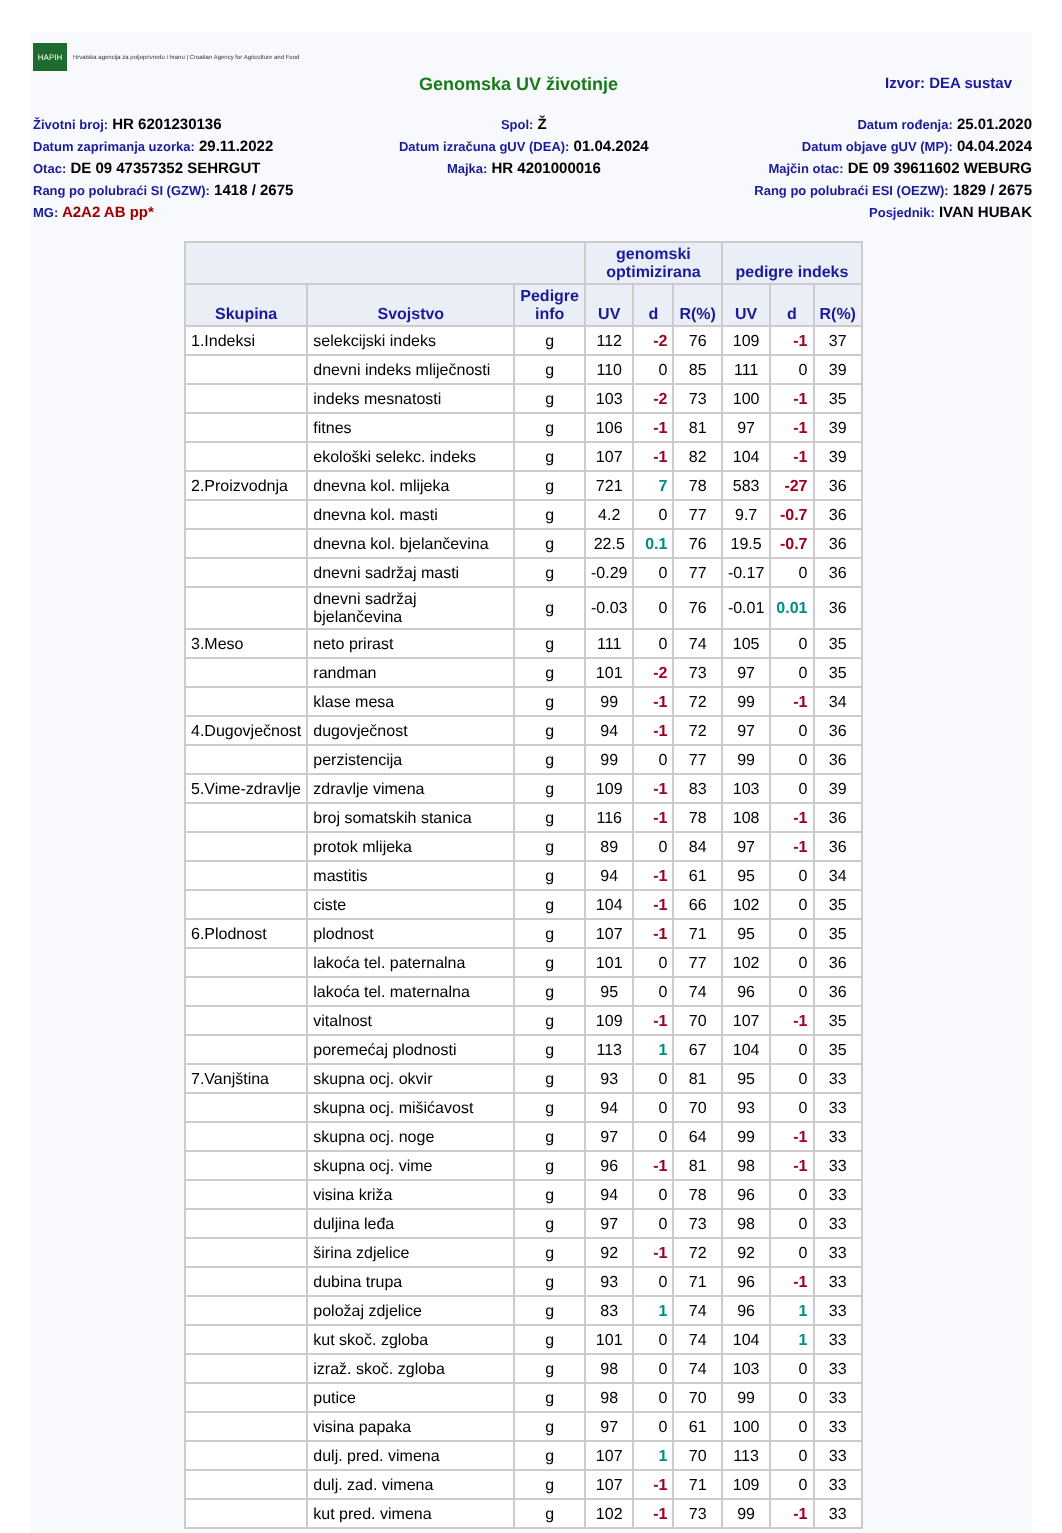HAPIH
Hrvatska agencija za poljoprivredu i hranu | Croatian Agency for Agriculture and Food
Genomska UV životinje Izvor: DEA sustav
Životni broj: HR 6201230136
Datum zaprimanja uzorka: 29.11.2022
Otac: DE 09 47357352 SEHRGUT
Rang po polubraći SI (GZW): 1418 / 2675
MG: A2A2 AB pp*
Spol: Ž
Datum izračuna gUV (DEA): 01.04.2024
Majka: HR 4201000016
Datum rođenja: 25.01.2020
Datum objave gUV (MP): 04.04.2024
Majčin otac: DE 09 39611602 WEBURG
Rang po polubraći ESI (OEZW): 1829 / 2675
Posjednik: IVAN HUBAK
| | | | genomski optimizirana | | | pedigre indeks | | |
| --- | --- | --- | --- | --- | --- | --- | --- | --- |
| Skupina | Svojstvo | Pedigre info | UV | d | R(%) | UV | d | R(%) |
| 1.Indeksi | selekcijski indeks | g | 112 | -2 | 76 | 109 | -1 | 37 |
| | dnevni indeks mliječnosti | g | 110 | 0 | 85 | 111 | 0 | 39 |
| | indeks mesnatosti | g | 103 | -2 | 73 | 100 | -1 | 35 |
| | fitnes | g | 106 | -1 | 81 | 97 | -1 | 39 |
| | ekološki selekc. indeks | g | 107 | -1 | 82 | 104 | -1 | 39 |
| 2.Proizvodnja | dnevna kol. mlijeka | g | 721 | 7 | 78 | 583 | -27 | 36 |
| | dnevna kol. masti | g | 4.2 | 0 | 77 | 9.7 | -0.7 | 36 |
| | dnevna kol. bjelančevina | g | 22.5 | 0.1 | 76 | 19.5 | -0.7 | 36 |
| | dnevni sadržaj masti | g | -0.29 | 0 | 77 | -0.17 | 0 | 36 |
| | dnevni sadržaj bjelančevina | g | -0.03 | 0 | 76 | -0.01 | 0.01 | 36 |
| 3.Meso | neto prirast | g | 111 | 0 | 74 | 105 | 0 | 35 |
| | randman | g | 101 | -2 | 73 | 97 | 0 | 35 |
| | klase mesa | g | 99 | -1 | 72 | 99 | -1 | 34 |
| 4.Dugovječnost | dugovječnost | g | 94 | -1 | 72 | 97 | 0 | 36 |
| | perzistencija | g | 99 | 0 | 77 | 99 | 0 | 36 |
| 5.Vime-zdravlje | zdravlje vimena | g | 109 | -1 | 83 | 103 | 0 | 39 |
| | broj somatskih stanica | g | 116 | -1 | 78 | 108 | -1 | 36 |
| | protok mlijeka | g | 89 | 0 | 84 | 97 | -1 | 36 |
| | mastitis | g | 94 | -1 | 61 | 95 | 0 | 34 |
| | ciste | g | 104 | -1 | 66 | 102 | 0 | 35 |
| 6.Plodnost | plodnost | g | 107 | -1 | 71 | 95 | 0 | 35 |
| | lakoća tel. paternalna | g | 101 | 0 | 77 | 102 | 0 | 36 |
| | lakoća tel. maternalna | g | 95 | 0 | 74 | 96 | 0 | 36 |
| | vitalnost | g | 109 | -1 | 70 | 107 | -1 | 35 |
| | poremećaj plodnosti | g | 113 | 1 | 67 | 104 | 0 | 35 |
| 7.Vanjština | skupna ocj. okvir | g | 93 | 0 | 81 | 95 | 0 | 33 |
| | skupna ocj. mišićavost | g | 94 | 0 | 70 | 93 | 0 | 33 |
| | skupna ocj. noge | g | 97 | 0 | 64 | 99 | -1 | 33 |
| | skupna ocj. vime | g | 96 | -1 | 81 | 98 | -1 | 33 |
| | visina križa | g | 94 | 0 | 78 | 96 | 0 | 33 |
| | duljina leđa | g | 97 | 0 | 73 | 98 | 0 | 33 |
| | širina zdjelice | g | 92 | -1 | 72 | 92 | 0 | 33 |
| | dubina trupa | g | 93 | 0 | 71 | 96 | -1 | 33 |
| | položaj zdjelice | g | 83 | 1 | 74 | 96 | 1 | 33 |
| | kut skoč. zgloba | g | 101 | 0 | 74 | 104 | 1 | 33 |
| | izraž. skoč. zgloba | g | 98 | 0 | 74 | 103 | 0 | 33 |
| | putice | g | 98 | 0 | 70 | 99 | 0 | 33 |
| | visina papaka | g | 97 | 0 | 61 | 100 | 0 | 33 |
| | dulj. pred. vimena | g | 107 | 1 | 70 | 113 | 0 | 33 |
| | dulj. zad. vimena | g | 107 | -1 | 71 | 109 | 0 | 33 |
| | kut pred. vimena | g | 102 | -1 | 73 | 99 | -1 | 33 |